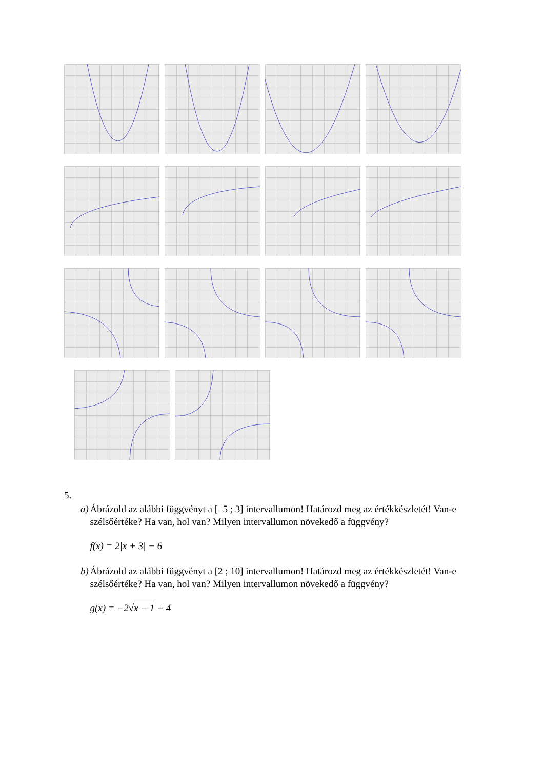5.
a) Ábrázold az alábbi függvényt a [–5 ; 3] intervallumon! Határozd meg az értékkészletét! Van-e szélsőértéke? Ha van, hol van? Milyen intervallumon növekedő a függvény?
f(x) = 2|x + 3| − 6
b) Ábrázold az alábbi függvényt a [2 ; 10] intervallumon! Határozd meg az értékkészletét! Van-e szélsőértéke? Ha van, hol van? Milyen intervallumon növekedő a függvény?
g(x) = −2√x − 1 + 4